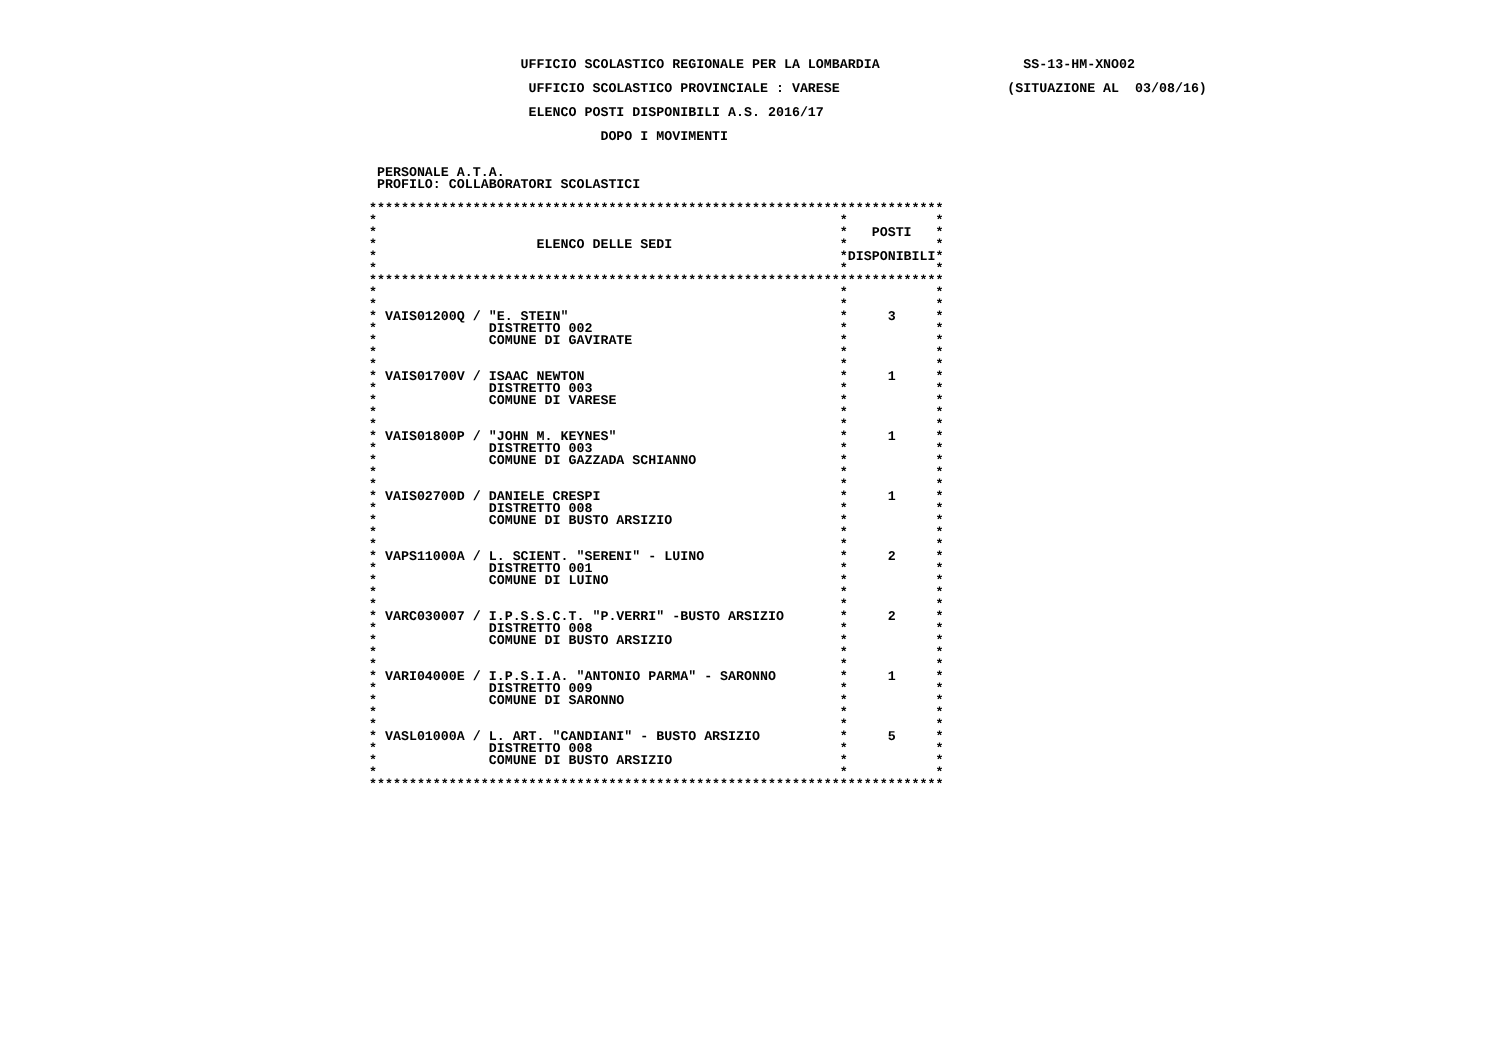UFFICIO SCOLASTICO REGIONALE PER LA LOMBARDIA                  SS-13-HM-XNO02

                    UFFICIO SCOLASTICO PROVINCIALE : VARESE                     (SITUAZIONE AL  03/08/16)

                    ELENCO POSTI DISPONIBILI A.S. 2016/17

                             DOPO I MOVIMENTI


 PERSONALE A.T.A.
 PROFILO: COLLABORATORI SCOLASTICI

************************************************************************
*                                                          *           *
*                                                          *   POSTI   *
*                    ELENCO DELLE SEDI                     *           *
*                                                          *DISPONIBILI*
*                                                          *           *
************************************************************************
*                                                          *           *
*                                                          *           *
* VAIS01200Q / "E. STEIN"                                  *     3     *
*              DISTRETTO 002                               *           *
*              COMUNE DI GAVIRATE                          *           *
*                                                          *           *
*                                                          *           *
* VAIS01700V / ISAAC NEWTON                                *     1     *
*              DISTRETTO 003                               *           *
*              COMUNE DI VARESE                            *           *
*                                                          *           *
*                                                          *           *
* VAIS01800P / "JOHN M. KEYNES"                            *     1     *
*              DISTRETTO 003                               *           *
*              COMUNE DI GAZZADA SCHIANNO                  *           *
*                                                          *           *
*                                                          *           *
* VAIS02700D / DANIELE CRESPI                              *     1     *
*              DISTRETTO 008                               *           *
*              COMUNE DI BUSTO ARSIZIO                     *           *
*                                                          *           *
*                                                          *           *
* VAPS11000A / L. SCIENT. "SERENI" - LUINO                 *     2     *
*              DISTRETTO 001                               *           *
*              COMUNE DI LUINO                             *           *
*                                                          *           *
*                                                          *           *
* VARC030007 / I.P.S.S.C.T. "P.VERRI" -BUSTO ARSIZIO       *     2     *
*              DISTRETTO 008                               *           *
*              COMUNE DI BUSTO ARSIZIO                     *           *
*                                                          *           *
*                                                          *           *
* VARI04000E / I.P.S.I.A. "ANTONIO PARMA" - SARONNO        *     1     *
*              DISTRETTO 009                               *           *
*              COMUNE DI SARONNO                           *           *
*                                                          *           *
*                                                          *           *
* VASL01000A / L. ART. "CANDIANI" - BUSTO ARSIZIO          *     5     *
*              DISTRETTO 008                               *           *
*              COMUNE DI BUSTO ARSIZIO                     *           *
*                                                          *           *
************************************************************************